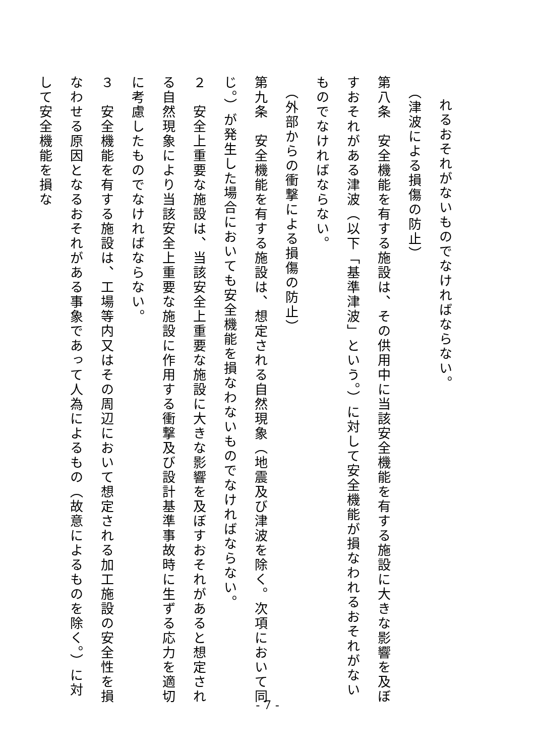れるおそれがないものでなければならない。
（津波による損傷の防止）
第八条　安全機能を有する施設は、その供用中に当該安全機能を有する施設に大きな影響を及ぼすおそれがある津波（以下「基準津波」という。）に対して安全機能が損なわれるおそれがないものでなければならない。
（外部からの衝撃による損傷の防止）
第九条　安全機能を有する施設は、想定される自然現象（地震及び津波を除く。次項において同じ。）が発生した場合においても安全機能を損なわないものでなければならない。
２　安全上重要な施設は、当該安全上重要な施設に大きな影響を及ぼすおそれがあると想定される自然現象により当該安全上重要な施設に作用する衝撃及び設計基準事故時に生ずる応力を適切に考慮したものでなければならない。
３　安全機能を有する施設は、工場等内又はその周辺において想定される加工施設の安全性を損なわせる原因となるおそれがある事象であって人為によるもの（故意によるものを除く。）に対して安全機能を損な
- 7 -